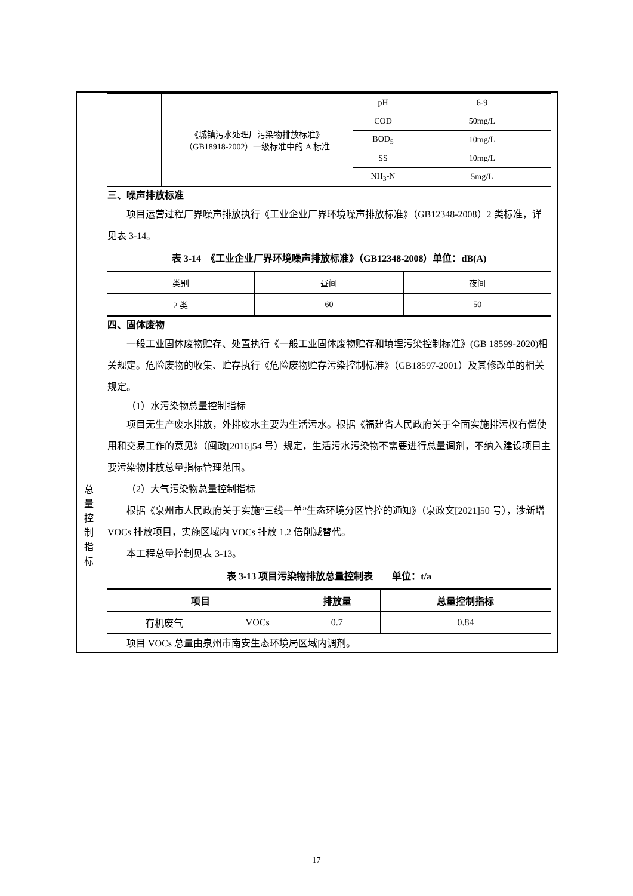| | / / 《城镇污水处理厂污染物排放标准》 （GB18918-2002）一级标准中的 A 标准 / pH / 6-9 / / / / COD / 50mg/L / / / / BOD<sub>5</sub> / 10mg/L / / / / SS / 10mg/L / / / / NH<sub>3</sub>-N / 5mg/L / 三、噪声排放标准 项目运营过程厂界噪声排放执行《工业企业厂界环境噪声排放标准》（GB12348-2008）2 类标准，详见表 3-14。 表 3-14 《工业企业厂界环境噪声排放标准》（GB12348-2008）单位：dB(A) / 类别 / 昼间 / 夜间 / / 2 类 / 60 / 50 / 四、固体废物 一般工业固体废物贮存、处置执行《一般工业固体废物贮存和填埋污染控制标准》(GB 18599-2020)相关规定。危险废物的收集、贮存执行《危险废物贮存污染控制标准》（GB18597-2001）及其修改单的相关规定。 |
| 总 量 控 制 指 标 | （1）水污染物总量控制指标 项目无生产废水排放，外排废水主要为生活污水。根据《福建省人民政府关于全面实施排污权有偿使用和交易工作的意见》（闽政[2016]54 号）规定，生活污水污染物不需要进行总量调剂，不纳入建设项目主要污染物排放总量指标管理范围。 （2）大气污染物总量控制指标 根据《泉州市人民政府关于实施“三线一单”生态环境分区管控的通知》（泉政文[2021]50 号），涉新增 VOCs 排放项目，实施区域内 VOCs 排放 1.2 倍削减替代。 本工程总量控制见表 3-13。 表 3-13 项目污染物排放总量控制表 单位：t/a / 项目 / / 排放量 / 总量控制指标 / / --- / --- / --- / --- / / 有机废气 / VOCs / 0.7 / 0.84 / 项目 VOCs 总量由泉州市南安生态环境局区域内调剂。 |
17